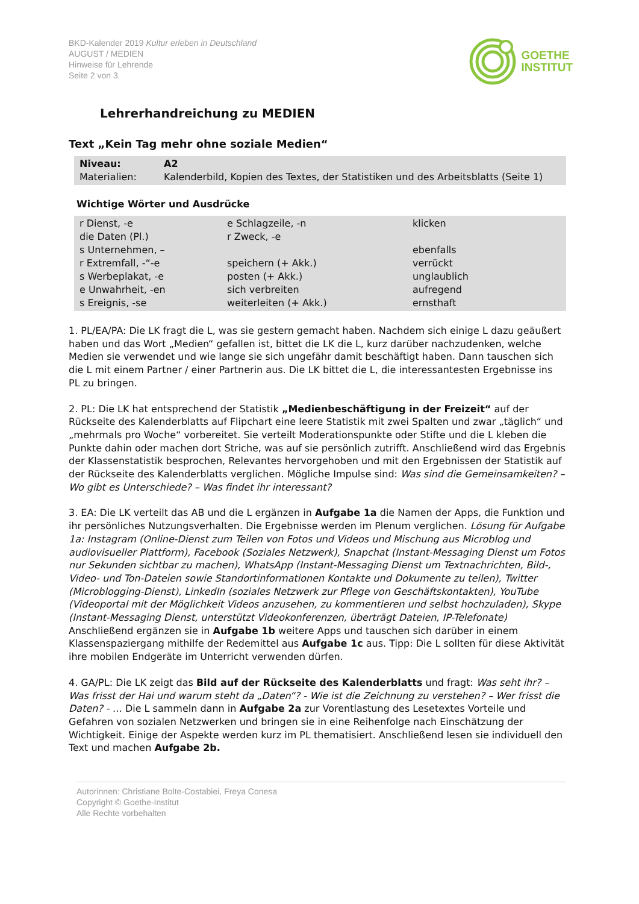BKD-Kalender 2019 Kultur erleben in Deutschland
AUGUST / MEDIEN
Hinweise für Lehrende
Seite 2 von 3
GOETHE
INSTITUT
Lehrerhandreichung zu MEDIEN
Text „Kein Tag mehr ohne soziale Medien“
| Niveau: | A2 |
| Materialien: | Kalenderbild, Kopien des Textes, der Statistiken und des Arbeitsblatts (Seite 1) |
Wichtige Wörter und Ausdrücke
| r Dienst, -e | e Schlagzeile, -n | klicken |
| die Daten (Pl.) | r Zweck, -e | |
| s Unternehmen, – | | ebenfalls |
| r Extremfall, -“-e | speichern (+ Akk.) | verrückt |
| s Werbeplakat, -e | posten (+ Akk.) | unglaublich |
| e Unwahrheit, -en | sich verbreiten | aufregend |
| s Ereignis, -se | weiterleiten (+ Akk.) | ernsthaft |
1. PL/EA/PA: Die LK fragt die L, was sie gestern gemacht haben. Nachdem sich einige L dazu geäußert haben und das Wort „Medien“ gefallen ist, bittet die LK die L, kurz darüber nachzudenken, welche Medien sie verwendet und wie lange sie sich ungefähr damit beschäftigt haben. Dann tauschen sich die L mit einem Partner / einer Partnerin aus. Die LK bittet die L, die interessantesten Ergebnisse ins PL zu bringen.
2. PL: Die LK hat entsprechend der Statistik „Medienbeschäftigung in der Freizeit“ auf der Rückseite des Kalenderblatts auf Flipchart eine leere Statistik mit zwei Spalten und zwar „täglich“ und „mehrmals pro Woche“ vorbereitet. Sie verteilt Moderationspunkte oder Stifte und die L kleben die Punkte dahin oder machen dort Striche, was auf sie persönlich zutrifft. Anschließend wird das Ergebnis der Klassenstatistik besprochen, Relevantes hervorgehoben und mit den Ergebnissen der Statistik auf der Rückseite des Kalenderblatts verglichen. Mögliche Impulse sind: Was sind die Gemeinsamkeiten? – Wo gibt es Unterschiede? – Was findet ihr interessant?
3. EA: Die LK verteilt das AB und die L ergänzen in Aufgabe 1a die Namen der Apps, die Funktion und ihr persönliches Nutzungsverhalten. Die Ergebnisse werden im Plenum verglichen. Lösung für Aufgabe 1a: Instagram (Online-Dienst zum Teilen von Fotos und Videos und Mischung aus Microblog und audiovisueller Plattform), Facebook (Soziales Netzwerk), Snapchat (Instant-Messaging Dienst um Fotos nur Sekunden sichtbar zu machen), WhatsApp (Instant-Messaging Dienst um Textnachrichten, Bild-, Video- und Ton-Dateien sowie Standortinformationen Kontakte und Dokumente zu teilen), Twitter (Microblogging-Dienst), LinkedIn (soziales Netzwerk zur Pflege von Geschäftskontakten), YouTube (Videoportal mit der Möglichkeit Videos anzusehen, zu kommentieren und selbst hochzuladen), Skype (Instant-Messaging Dienst, unterstützt Videokonferenzen, überträgt Dateien, IP-Telefonate)
Anschließend ergänzen sie in Aufgabe 1b weitere Apps und tauschen sich darüber in einem Klassenspaziergang mithilfe der Redemittel aus Aufgabe 1c aus. Tipp: Die L sollten für diese Aktivität ihre mobilen Endgeräte im Unterricht verwenden dürfen.
4. GA/PL: Die LK zeigt das Bild auf der Rückseite des Kalenderblatts und fragt: Was seht ihr? – Was frisst der Hai und warum steht da „Daten“? - Wie ist die Zeichnung zu verstehen? – Wer frisst die Daten? - … Die L sammeln dann in Aufgabe 2a zur Vorentlastung des Lesetextes Vorteile und Gefahren von sozialen Netzwerken und bringen sie in eine Reihenfolge nach Einschätzung der Wichtigkeit. Einige der Aspekte werden kurz im PL thematisiert. Anschließend lesen sie individuell den Text und machen Aufgabe 2b.
Autorinnen: Christiane Bolte-Costabiei, Freya Conesa
Copyright © Goethe-Institut
Alle Rechte vorbehalten